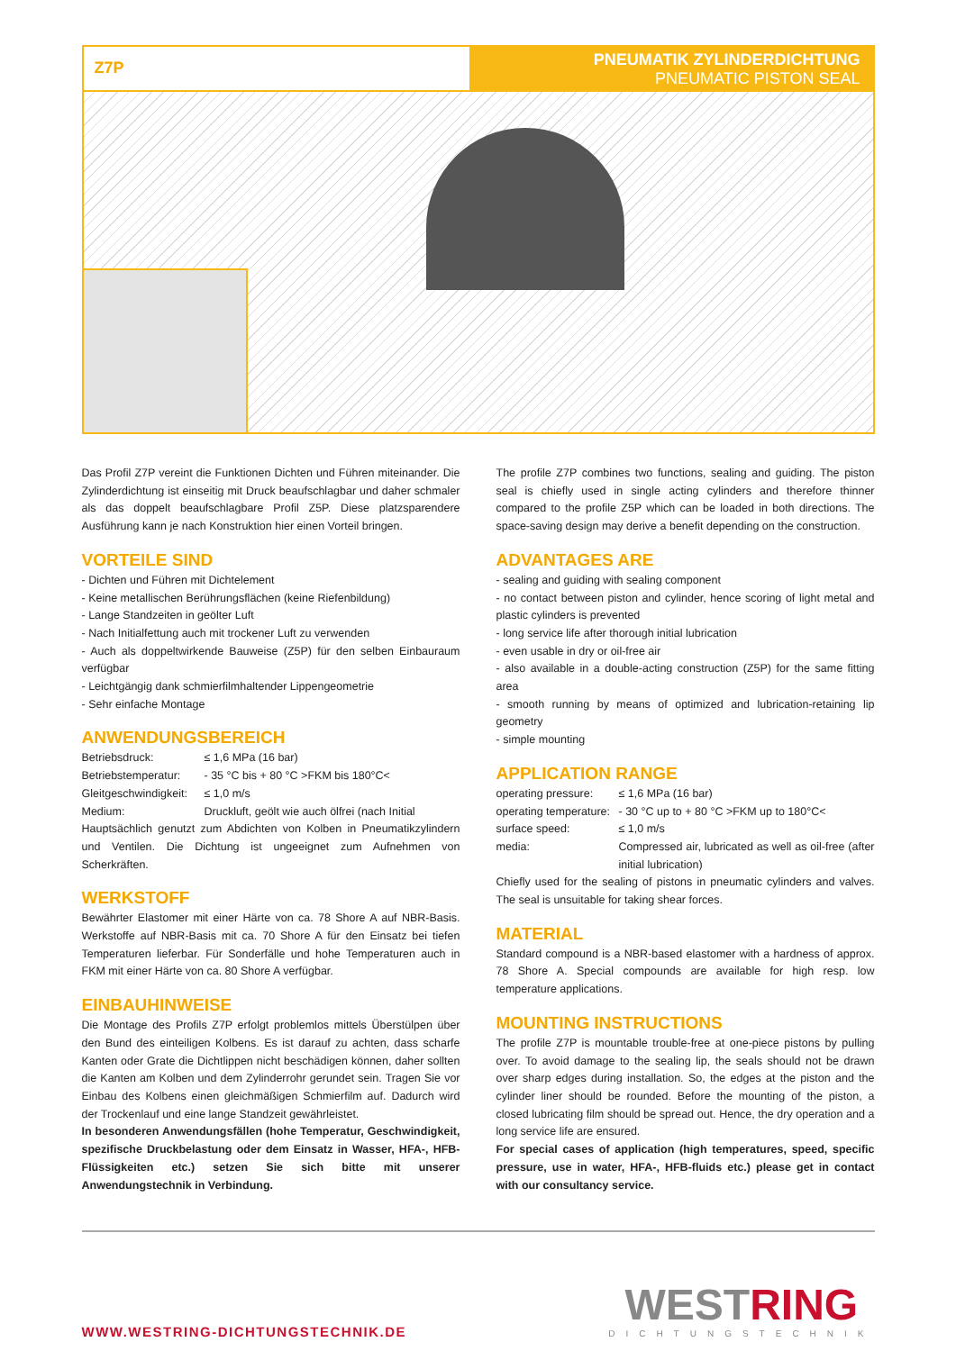Z7P
PNEUMATIK ZYLINDERDICHTUNG
PNEUMATIC PISTON SEAL
Das Profil Z7P vereint die Funktionen Dichten und Führen miteinander. Die Zylinderdichtung ist einseitig mit Druck beaufschlagbar und daher schmaler als das doppelt beaufschlagbare Profil Z5P. Diese platzsparendere Ausführung kann je nach Konstruktion hier einen Vorteil bringen.
VORTEILE SIND
- Dichten und Führen mit Dichtelement
- Keine metallischen Berührungsflächen (keine Riefenbildung)
- Lange Standzeiten in geölter Luft
- Nach Initialfettung auch mit trockener Luft zu verwenden
- Auch als doppeltwirkende Bauweise (Z5P) für den selben Einbauraum verfügbar
- Leichtgängig dank schmierfilmhaltender Lippengeometrie
- Sehr einfache Montage
ANWENDUNGSBEREICH
Betriebsdruck: ≤ 1,6 MPa (16 bar)
Betriebstemperatur: - 35 °C bis + 80 °C >FKM bis 180°C<
Gleitgeschwindigkeit: ≤ 1,0 m/s
Medium: Druckluft, geölt wie auch ölfrei (nach Initial
Hauptsächlich genutzt zum Abdichten von Kolben in Pneumatikzylindern und Ventilen. Die Dichtung ist ungeeignet zum Aufnehmen von Scherkräften.
WERKSTOFF
Bewährter Elastomer mit einer Härte von ca. 78 Shore A auf NBR-Basis. Werkstoffe auf NBR-Basis mit ca. 70 Shore A für den Einsatz bei tiefen Temperaturen lieferbar. Für Sonderfälle und hohe Temperaturen auch in FKM mit einer Härte von ca. 80 Shore A verfügbar.
EINBAUHINWEISE
Die Montage des Profils Z7P erfolgt problemlos mittels Überstülpen über den Bund des einteiligen Kolbens. Es ist darauf zu achten, dass scharfe Kanten oder Grate die Dichtlippen nicht beschädigen können, daher sollten die Kanten am Kolben und dem Zylinderrohr gerundet sein. Tragen Sie vor Einbau des Kolbens einen gleichmäßigen Schmierfilm auf. Dadurch wird der Trockenlauf und eine lange Standzeit gewährleistet.
In besonderen Anwendungsfällen (hohe Temperatur, Geschwindigkeit, spezifische Druckbelastung oder dem Einsatz in Wasser, HFA-, HFB-Flüssigkeiten etc.) setzen Sie sich bitte mit unserer Anwendungstechnik in Verbindung.
The profile Z7P combines two functions, sealing and guiding. The piston seal is chiefly used in single acting cylinders and therefore thinner compared to the profile Z5P which can be loaded in both directions. The space-saving design may derive a benefit depending on the construction.
ADVANTAGES ARE
- sealing and guiding with sealing component
- no contact between piston and cylinder, hence scoring of light metal and plastic cylinders is prevented
- long service life after thorough initial lubrication
- even usable in dry or oil-free air
- also available in a double-acting construction (Z5P) for the same fitting area
- smooth running by means of optimized and lubrication-retaining lip geometry
- simple mounting
APPLICATION RANGE
operating pressure: ≤ 1,6 MPa (16 bar)
operating temperature: - 30 °C up to + 80 °C >FKM up to 180°C<
surface speed: ≤ 1,0 m/s
media: Compressed air, lubricated as well as oil-free (after initial lubrication)
Chiefly used for the sealing of pistons in pneumatic cylinders and valves. The seal is unsuitable for taking shear forces.
MATERIAL
Standard compound is a NBR-based elastomer with a hardness of approx. 78 Shore A. Special compounds are available for high resp. low temperature applications.
MOUNTING INSTRUCTIONS
The profile Z7P is mountable trouble-free at one-piece pistons by pulling over. To avoid damage to the sealing lip, the seals should not be drawn over sharp edges during installation. So, the edges at the piston and the cylinder liner should be rounded. Before the mounting of the piston, a closed lubricating film should be spread out. Hence, the dry operation and a long service life are ensured.
For special cases of application (high temperatures, speed, specific pressure, use in water, HFA-, HFB-fluids etc.) please get in contact with our consultancy service.
WWW.WESTRING-DICHTUNGSTECHNIK.DE
WESTRING
DICHTUNGSTECHNIK